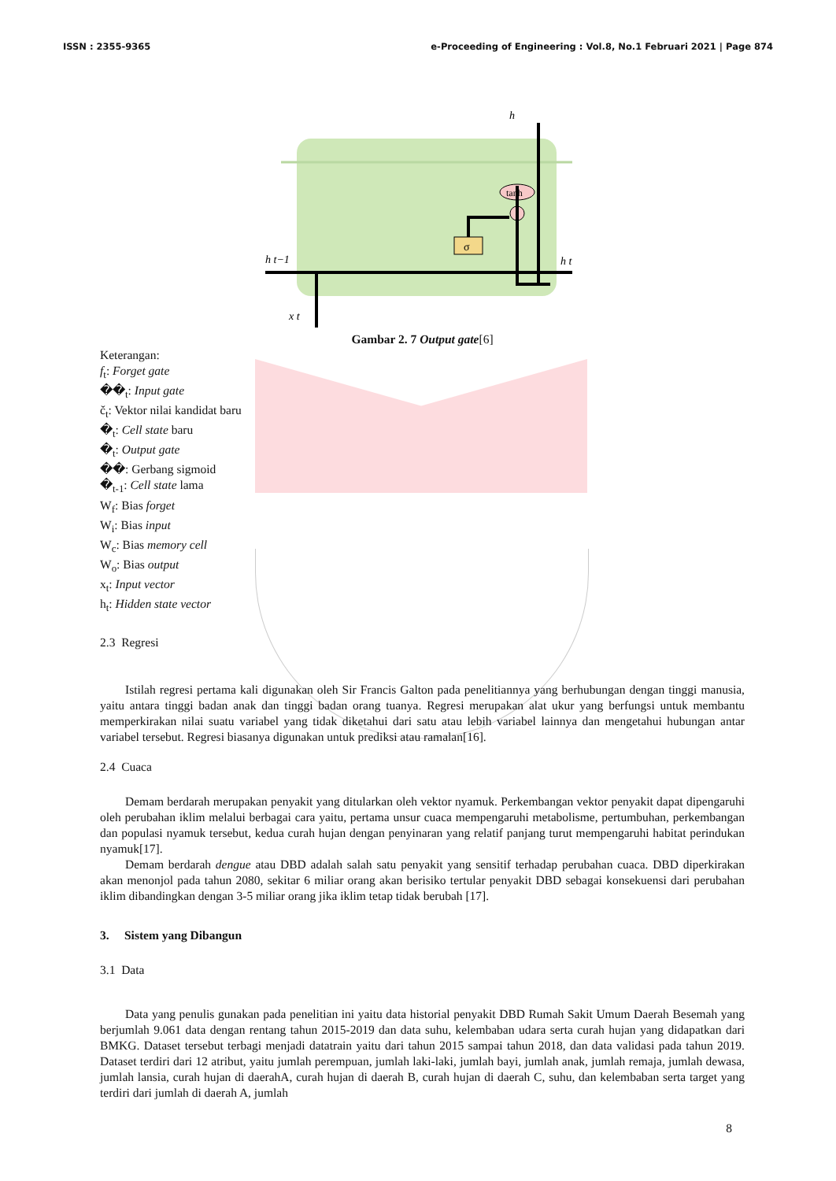ISSN : 2355-9365 e-Proceeding of Engineering : Vol.8, No.1 Februari 2021 | Page 874
σ
tanh
h
h t−1
x t
h t
Gambar 2. 7 Output gate[6]
Keterangan:
f<sub>t</sub>: Forget gate
��<sub>t</sub>: Input gate
č<sub>t</sub>: Vektor nilai kandidat baru
�<sub>t</sub>: Cell state baru
�<sub>t</sub>: Output gate
��: Gerbang sigmoid
�<sub>t-1</sub>: Cell state lama
W<sub>f</sub>: Bias forget
W<sub>i</sub>: Bias input
W<sub>c</sub>: Bias memory cell
W<sub>o</sub>: Bias output
x<sub>t</sub>: Input vector
h<sub>t</sub>: Hidden state vector
2.3 Regresi
Istilah regresi pertama kali digunakan oleh Sir Francis Galton pada penelitiannya yang berhubungan dengan tinggi manusia, yaitu antara tinggi badan anak dan tinggi badan orang tuanya. Regresi merupakan alat ukur yang berfungsi untuk membantu memperkirakan nilai suatu variabel yang tidak diketahui dari satu atau lebih variabel lainnya dan mengetahui hubungan antar variabel tersebut. Regresi biasanya digunakan untuk prediksi atau ramalan[16].
2.4 Cuaca
Demam berdarah merupakan penyakit yang ditularkan oleh vektor nyamuk. Perkembangan vektor penyakit dapat dipengaruhi oleh perubahan iklim melalui berbagai cara yaitu, pertama unsur cuaca mempengaruhi metabolisme, pertumbuhan, perkembangan dan populasi nyamuk tersebut, kedua curah hujan dengan penyinaran yang relatif panjang turut mempengaruhi habitat perindukan nyamuk[17].
Demam berdarah dengue atau DBD adalah salah satu penyakit yang sensitif terhadap perubahan cuaca. DBD diperkirakan akan menonjol pada tahun 2080, sekitar 6 miliar orang akan berisiko tertular penyakit DBD sebagai konsekuensi dari perubahan iklim dibandingkan dengan 3-5 miliar orang jika iklim tetap tidak berubah [17].
3. Sistem yang Dibangun
3.1 Data
Data yang penulis gunakan pada penelitian ini yaitu data historial penyakit DBD Rumah Sakit Umum Daerah Besemah yang berjumlah 9.061 data dengan rentang tahun 2015-2019 dan data suhu, kelembaban udara serta curah hujan yang didapatkan dari BMKG. Dataset tersebut terbagi menjadi datatrain yaitu dari tahun 2015 sampai tahun 2018, dan data validasi pada tahun 2019. Dataset terdiri dari 12 atribut, yaitu jumlah perempuan, jumlah laki-laki, jumlah bayi, jumlah anak, jumlah remaja, jumlah dewasa, jumlah lansia, curah hujan di daerahA, curah hujan di daerah B, curah hujan di daerah C, suhu, dan kelembaban serta target yang terdiri dari jumlah di daerah A, jumlah
8